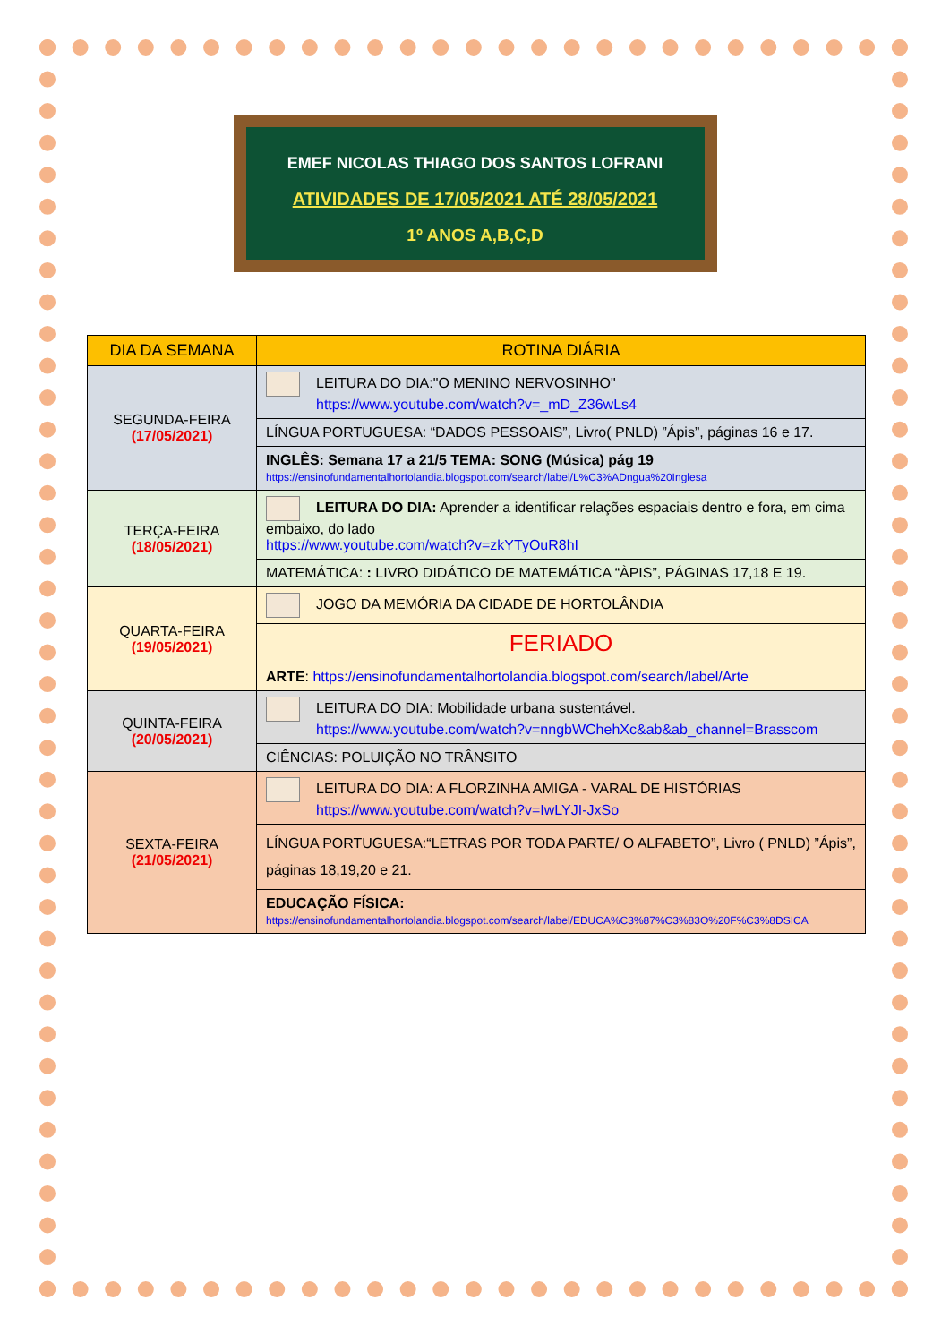EMEF NICOLAS THIAGO DOS SANTOS LOFRANI
ATIVIDADES DE 17/05/2021 ATÉ 28/05/2021
1º ANOS A,B,C,D
| DIA DA SEMANA | ROTINA DIÁRIA |
| --- | --- |
| SEGUNDA-FEIRA (17/05/2021) | LEITURA DO DIA:"O MENINO NERVOSINHO" https://www.youtube.com/watch?v=_mD_Z36wLs4 |
| | LÍNGUA PORTUGUESA: “DADOS PESSOAIS”, Livro( PNLD) ”Ápis”, páginas 16 e 17. |
| | INGLÊS: Semana 17 a 21/5 TEMA: SONG (Música) pág 19 https://ensinofundamentalhortolandia.blogspot.com/search/label/L%C3%ADngua%20Inglesa |
| TERÇA-FEIRA (18/05/2021) | LEITURA DO DIA: Aprender a identificar relações espaciais dentro e fora, em cima embaixo, do lado https://www.youtube.com/watch?v=zkYTyOuR8hI |
| | MATEMÁTICA: : LIVRO DIDÁTICO DE MATEMÁTICA “ÀPIS”, PÁGINAS 17,18 E 19. |
| QUARTA-FEIRA (19/05/2021) | JOGO DA MEMÓRIA DA CIDADE DE HORTOLÂNDIA |
| | FERIADO |
| | ARTE : https://ensinofundamentalhortolandia.blogspot.com/search/label/Arte |
| QUINTA-FEIRA (20/05/2021) | LEITURA DO DIA: Mobilidade urbana sustentável. https://www.youtube.com/watch?v=nngbWChehXc&ab&ab_channel=Brasscom |
| | CIÊNCIAS: POLUIÇÃO NO TRÂNSITO |
| SEXTA-FEIRA (21/05/2021) | LEITURA DO DIA: A FLORZINHA AMIGA - VARAL DE HISTÓRIAS https://www.youtube.com/watch?v=IwLYJI-JxSo |
| | LÍNGUA PORTUGUESA:“LETRAS POR TODA PARTE/ O ALFABETO”, Livro ( PNLD) ”Ápis”, páginas 18,19,20 e 21. |
| | EDUCAÇÃO FÍSICA: https://ensinofundamentalhortolandia.blogspot.com/search/label/EDUCA%C3%87%C3%83O%20F%C3%8DSICA |